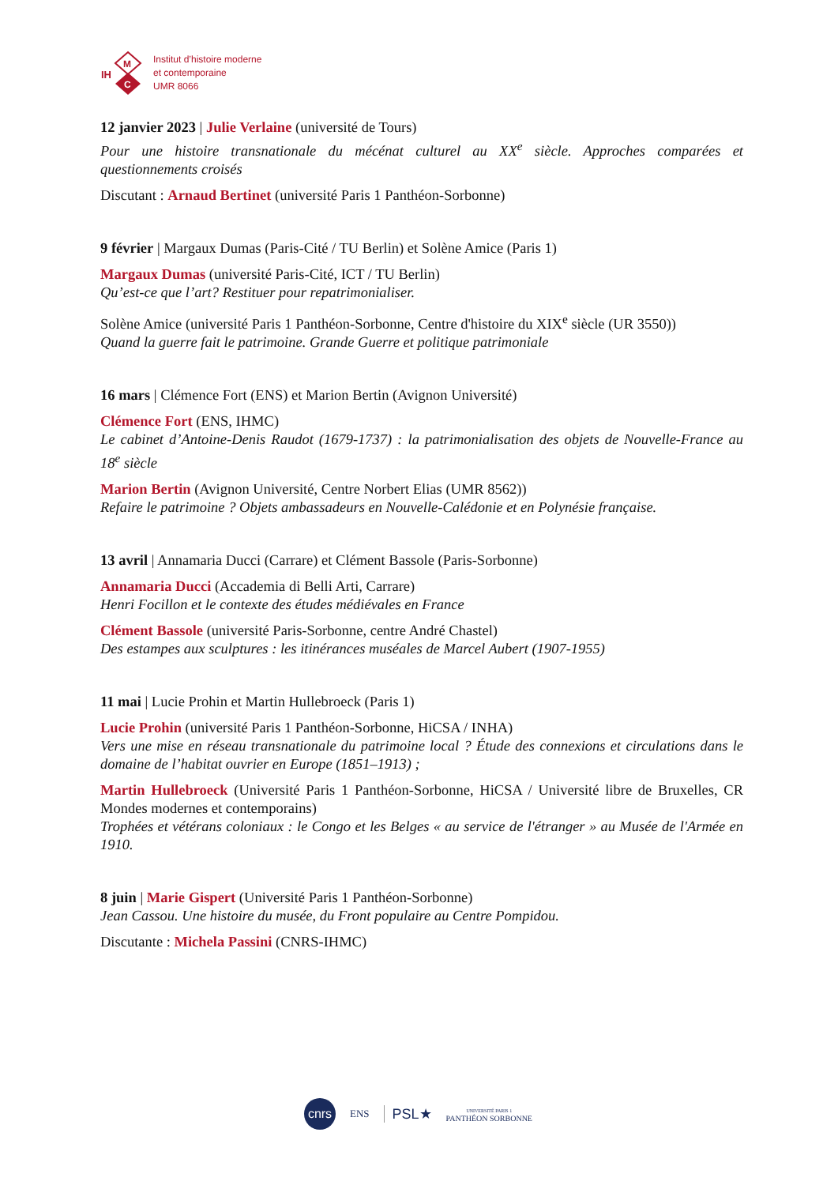IH
M
C
Institut d’histoire moderne
et contemporaine
UMR 8066
12 janvier 2023 | Julie Verlaine (université de Tours)
Pour une histoire transnationale du mécénat culturel au XX<sup>e</sup> siècle. Approches comparées et questionnements croisés
Discutant : Arnaud Bertinet (université Paris 1 Panthéon-Sorbonne)
9 février | Margaux Dumas (Paris-Cité / TU Berlin) et Solène Amice (Paris 1)
Margaux Dumas (université Paris-Cité, ICT / TU Berlin)
Qu’est-ce que l’art? Restituer pour repatrimonialiser.
Solène Amice (université Paris 1 Panthéon-Sorbonne, Centre d'histoire du XIX<sup>e</sup> siècle (UR 3550))
Quand la guerre fait le patrimoine. Grande Guerre et politique patrimoniale
16 mars | Clémence Fort (ENS) et Marion Bertin (Avignon Université)
Clémence Fort (ENS, IHMC)
Le cabinet d’Antoine-Denis Raudot (1679-1737) : la patrimonialisation des objets de Nouvelle-France au 18<sup>e</sup> siècle
Marion Bertin (Avignon Université, Centre Norbert Elias (UMR 8562))
Refaire le patrimoine ? Objets ambassadeurs en Nouvelle-Calédonie et en Polynésie française.
13 avril | Annamaria Ducci (Carrare) et Clément Bassole (Paris-Sorbonne)
Annamaria Ducci (Accademia di Belli Arti, Carrare)
Henri Focillon et le contexte des études médiévales en France
Clément Bassole (université Paris-Sorbonne, centre André Chastel)
Des estampes aux sculptures : les itinérances muséales de Marcel Aubert (1907-1955)
11 mai | Lucie Prohin et Martin Hullebroeck (Paris 1)
Lucie Prohin (université Paris 1 Panthéon-Sorbonne, HiCSA / INHA)
Vers une mise en réseau transnationale du patrimoine local ? Étude des connexions et circulations dans le domaine de l’habitat ouvrier en Europe (1851–1913) ;
Martin Hullebroeck (Université Paris 1 Panthéon-Sorbonne, HiCSA / Université libre de Bruxelles, CR Mondes modernes et contemporains)
Trophées et vétérans coloniaux : le Congo et les Belges « au service de l'étranger » au Musée de l'Armée en 1910.
8 juin | Marie Gispert (Université Paris 1 Panthéon-Sorbonne)
Jean Cassou. Une histoire du musée, du Front populaire au Centre Pompidou.
Discutante : Michela Passini (CNRS-IHMC)
cnrs
ENS
PSL★
UNIVERSITÉ PARIS 1
PANTHÉON SORBONNE